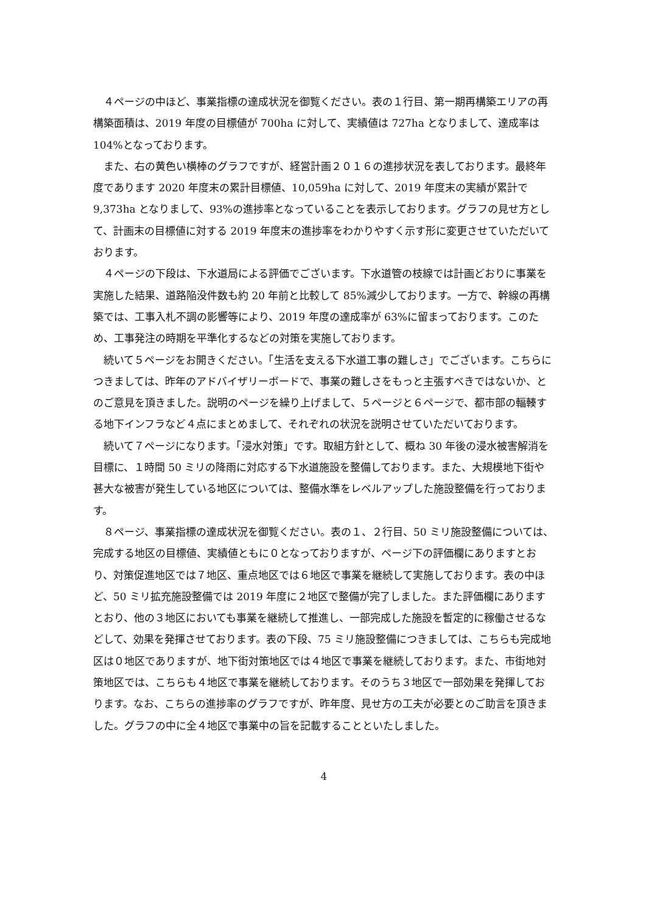４ページの中ほど、事業指標の達成状況を御覧ください。表の１行目、第一期再構築エリアの再構築面積は、2019 年度の目標値が 700ha に対して、実績値は 727ha となりまして、達成率は 104%となっております。
また、右の黄色い横棒のグラフですが、経営計画２０１６の進捗状況を表しております。最終年度であります 2020 年度末の累計目標値、10,059ha に対して、2019 年度末の実績が累計で 9,373ha となりまして、93%の進捗率となっていることを表示しております。グラフの見せ方として、計画末の目標値に対する 2019 年度末の進捗率をわかりやすく示す形に変更させていただいております。
４ページの下段は、下水道局による評価でございます。下水道管の枝線では計画どおりに事業を実施した結果、道路陥没件数も約 20 年前と比較して 85%減少しております。一方で、幹線の再構築では、工事入札不調の影響等により、2019 年度の達成率が 63%に留まっております。このため、工事発注の時期を平準化するなどの対策を実施しております。
続いて５ページをお開きください。「生活を支える下水道工事の難しさ」でございます。こちらにつきましては、昨年のアドバイザリーボードで、事業の難しさをもっと主張すべきではないか、とのご意見を頂きました。説明のページを繰り上げまして、５ページと６ページで、都市部の輻輳する地下インフラなど４点にまとめまして、それぞれの状況を説明させていただいております。
続いて７ページになります。「浸水対策」です。取組方針として、概ね 30 年後の浸水被害解消を目標に、１時間 50 ミリの降雨に対応する下水道施設を整備しております。また、大規模地下街や甚大な被害が発生している地区については、整備水準をレベルアップした施設整備を行っております。
８ページ、事業指標の達成状況を御覧ください。表の１、２行目、50 ミリ施設整備については、完成する地区の目標値、実績値ともに０となっておりますが、ページ下の評価欄にありますとおり、対策促進地区では７地区、重点地区では６地区で事業を継続して実施しております。表の中ほど、50 ミリ拡充施設整備では 2019 年度に２地区で整備が完了しました。また評価欄にありますとおり、他の３地区においても事業を継続して推進し、一部完成した施設を暫定的に稼働させるなどして、効果を発揮させております。表の下段、75 ミリ施設整備につきましては、こちらも完成地区は０地区でありますが、地下街対策地区では４地区で事業を継続しております。また、市街地対策地区では、こちらも４地区で事業を継続しております。そのうち３地区で一部効果を発揮しております。なお、こちらの進捗率のグラフですが、昨年度、見せ方の工夫が必要とのご助言を頂きました。グラフの中に全４地区で事業中の旨を記載することといたしました。
4